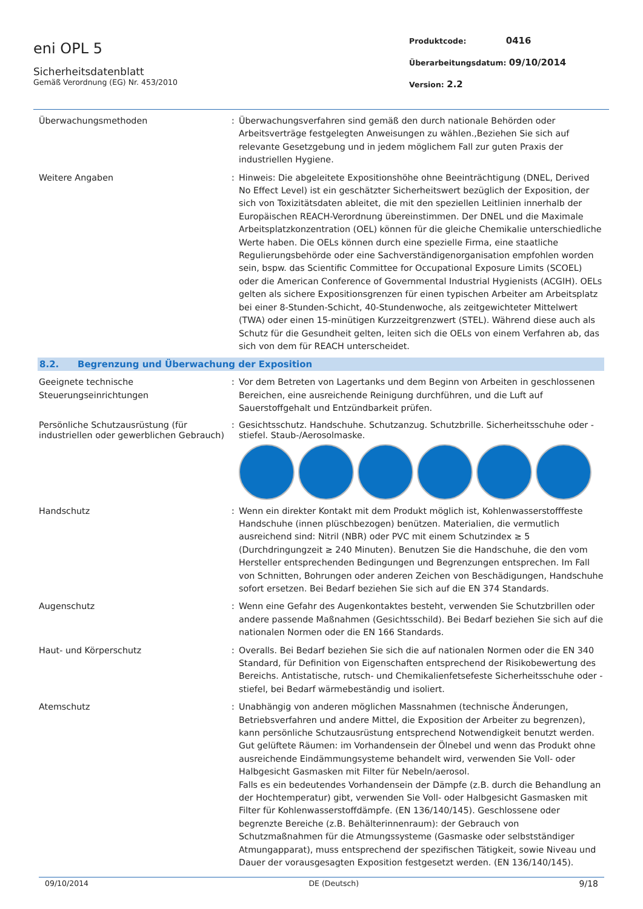eni OPL 5
Sicherheitsdatenblatt
Gemäß Verordnung (EG) Nr. 453/2010
Produktcode: 0416
Überarbeitungsdatum: 09/10/2014
Version: 2.2
Überwachungsmethoden : Überwachungsverfahren sind gemäß den durch nationale Behörden oder Arbeitsverträge festgelegten Anweisungen zu wählen.,Beziehen Sie sich auf relevante Gesetzgebung und in jedem möglichem Fall zur guten Praxis der industriellen Hygiene.
Weitere Angaben : Hinweis: Die abgeleitete Expositionshöhe ohne Beeinträchtigung (DNEL, Derived No Effect Level) ist ein geschätzter Sicherheitswert bezüglich der Exposition, der sich von Toxizitätsdaten ableitet, die mit den speziellen Leitlinien innerhalb der Europäischen REACH-Verordnung übereinstimmen. Der DNEL und die Maximale Arbeitsplatzkonzentration (OEL) können für die gleiche Chemikalie unterschiedliche Werte haben. Die OELs können durch eine spezielle Firma, eine staatliche Regulierungsbehörde oder eine Sachverständigenorganisation empfohlen worden sein, bspw. das Scientific Committee for Occupational Exposure Limits (SCOEL) oder die American Conference of Governmental Industrial Hygienists (ACGIH). OELs gelten als sichere Expositionsgrenzen für einen typischen Arbeiter am Arbeitsplatz bei einer 8-Stunden-Schicht, 40-Stundenwoche, als zeitgewichteter Mittelwert (TWA) oder einen 15-minütigen Kurzzeitgrenzwert (STEL). Während diese auch als Schutz für die Gesundheit gelten, leiten sich die OELs von einem Verfahren ab, das sich von dem für REACH unterscheidet.
8.2. Begrenzung und Überwachung der Exposition
Geeignete technische Steuerungseinrichtungen
: Vor dem Betreten von Lagertanks und dem Beginn von Arbeiten in geschlossenen Bereichen, eine ausreichende Reinigung durchführen, und die Luft auf Sauerstoffgehalt und Entzündbarkeit prüfen.
Persönliche Schutzausrüstung (für industriellen oder gewerblichen Gebrauch)
: Gesichtsschutz. Handschuhe. Schutzanzug. Schutzbrille. Sicherheitsschuhe oder -stiefel. Staub-/Aerosolmaske.
Handschutz : Wenn ein direkter Kontakt mit dem Produkt möglich ist, Kohlenwasserstofffeste Handschuhe (innen plüschbezogen) benützen. Materialien, die vermutlich ausreichend sind: Nitril (NBR) oder PVC mit einem Schutzindex ≥ 5 (Durchdringungzeit ≥ 240 Minuten). Benutzen Sie die Handschuhe, die den vom Hersteller entsprechenden Bedingungen und Begrenzungen entsprechen. Im Fall von Schnitten, Bohrungen oder anderen Zeichen von Beschädigungen, Handschuhe sofort ersetzen. Bei Bedarf beziehen Sie sich auf die EN 374 Standards.
Augenschutz : Wenn eine Gefahr des Augenkontaktes besteht, verwenden Sie Schutzbrillen oder andere passende Maßnahmen (Gesichtsschild). Bei Bedarf beziehen Sie sich auf die nationalen Normen oder die EN 166 Standards.
Haut- und Körperschutz : Overalls. Bei Bedarf beziehen Sie sich die auf nationalen Normen oder die EN 340 Standard, für Definition von Eigenschaften entsprechend der Risikobewertung des Bereichs. Antistatische, rutsch- und Chemikalienfetsefeste Sicherheitsschuhe oder -stiefel, bei Bedarf wärmebeständig und isoliert.
Atemschutz : Unabhängig von anderen möglichen Massnahmen (technische Änderungen, Betriebsverfahren und andere Mittel, die Exposition der Arbeiter zu begrenzen), kann persönliche Schutzausrüstung entsprechend Notwendigkeit benutzt werden. Gut gelüftete Räumen: im Vorhandensein der Ölnebel und wenn das Produkt ohne ausreichende Eindämmungsysteme behandelt wird, verwenden Sie Voll- oder Halbgesicht Gasmasken mit Filter für Nebeln/aerosol.
Falls es ein bedeutendes Vorhandensein der Dämpfe (z.B. durch die Behandlung an der Hochtemperatur) gibt, verwenden Sie Voll- oder Halbgesicht Gasmasken mit Filter für Kohlenwasserstoffdämpfe. (EN 136/140/145). Geschlossene oder begrenzte Bereiche (z.B. Behälterinnenraum): der Gebrauch von Schutzmaßnahmen für die Atmungssysteme (Gasmaske oder selbstständiger Atmungapparat), muss entsprechend der spezifischen Tätigkeit, sowie Niveau und Dauer der vorausgesagten Exposition festgesetzt werden. (EN 136/140/145).
09/10/2014 DE (Deutsch) 9/18